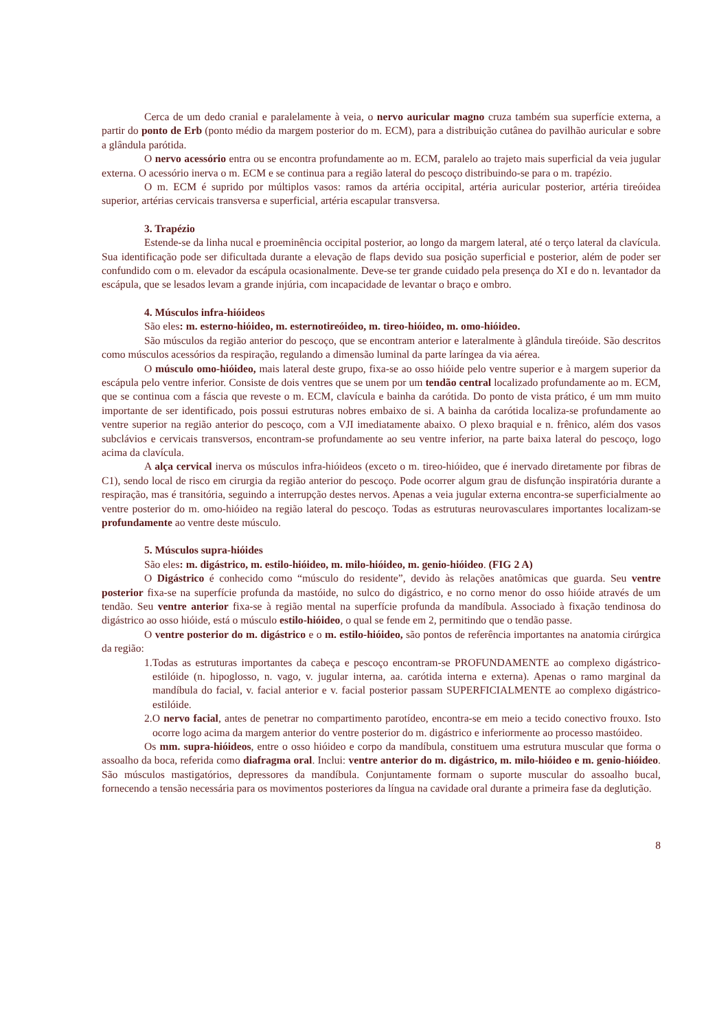Cerca de um dedo cranial e paralelamente à veia, o nervo auricular magno cruza também sua superfície externa, a partir do ponto de Erb (ponto médio da margem posterior do m. ECM), para a distribuição cutânea do pavilhão auricular e sobre a glândula parótida.
O nervo acessório entra ou se encontra profundamente ao m. ECM, paralelo ao trajeto mais superficial da veia jugular externa. O acessório inerva o m. ECM e se continua para a região lateral do pescoço distribuindo-se para o m. trapézio.
O m. ECM é suprido por múltiplos vasos: ramos da artéria occipital, artéria auricular posterior, artéria tireóidea superior, artérias cervicais transversa e superficial, artéria escapular transversa.
3. Trapézio
Estende-se da linha nucal e proeminência occipital posterior, ao longo da margem lateral, até o terço lateral da clavícula. Sua identificação pode ser dificultada durante a elevação de flaps devido sua posição superficial e posterior, além de poder ser confundido com o m. elevador da escápula ocasionalmente. Deve-se ter grande cuidado pela presença do XI e do n. levantador da escápula, que se lesados levam a grande injúria, com incapacidade de levantar o braço e ombro.
4. Músculos infra-hióideos
São eles: m. esterno-hióideo, m. esternotireóideo, m. tireo-hióideo, m. omo-hióideo.
São músculos da região anterior do pescoço, que se encontram anterior e lateralmente à glândula tireóide. São descritos como músculos acessórios da respiração, regulando a dimensão luminal da parte laríngea da via aérea.
O músculo omo-hióideo, mais lateral deste grupo, fixa-se ao osso hióide pelo ventre superior e à margem superior da escápula pelo ventre inferior. Consiste de dois ventres que se unem por um tendão central localizado profundamente ao m. ECM, que se continua com a fáscia que reveste o m. ECM, clavícula e bainha da carótida. Do ponto de vista prático, é um mm muito importante de ser identificado, pois possui estruturas nobres embaixo de si. A bainha da carótida localiza-se profundamente ao ventre superior na região anterior do pescoço, com a VJI imediatamente abaixo. O plexo braquial e n. frênico, além dos vasos subclávios e cervicais transversos, encontram-se profundamente ao seu ventre inferior, na parte baixa lateral do pescoço, logo acima da clavícula.
A alça cervical inerva os músculos infra-hióideos (exceto o m. tireo-hióideo, que é inervado diretamente por fibras de C1), sendo local de risco em cirurgia da região anterior do pescoço. Pode ocorrer algum grau de disfunção inspiratória durante a respiração, mas é transitória, seguindo a interrupção destes nervos. Apenas a veia jugular externa encontra-se superficialmente ao ventre posterior do m. omo-hióideo na região lateral do pescoço. Todas as estruturas neurovasculares importantes localizam-se profundamente ao ventre deste músculo.
5. Músculos supra-hióides
São eles: m. digástrico, m. estilo-hióideo, m. milo-hióideo, m. genio-hióideo. (FIG 2 A)
O Digástrico é conhecido como “músculo do residente”, devido às relações anatômicas que guarda. Seu ventre posterior fixa-se na superfície profunda da mastóide, no sulco do digástrico, e no corno menor do osso hióide através de um tendão. Seu ventre anterior fixa-se à região mental na superfície profunda da mandíbula. Associado à fixação tendinosa do digástrico ao osso hióide, está o músculo estilo-hióideo, o qual se fende em 2, permitindo que o tendão passe.
O ventre posterior do m. digástrico e o m. estilo-hióideo, são pontos de referência importantes na anatomia cirúrgica da região:
1.Todas as estruturas importantes da cabeça e pescoço encontram-se PROFUNDAMENTE ao complexo digástrico-estilóide (n. hipoglosso, n. vago, v. jugular interna, aa. carótida interna e externa). Apenas o ramo marginal da mandíbula do facial, v. facial anterior e v. facial posterior passam SUPERFICIALMENTE ao complexo digástrico-estilóide.
2.O nervo facial, antes de penetrar no compartimento parotídeo, encontra-se em meio a tecido conectivo frouxo. Isto ocorre logo acima da margem anterior do ventre posterior do m. digástrico e inferiormente ao processo mastóideo.
Os mm. supra-hióideos, entre o osso hióideo e corpo da mandíbula, constituem uma estrutura muscular que forma o assoalho da boca, referida como diafragma oral. Inclui: ventre anterior do m. digástrico, m. milo-hióideo e m. genio-hióideo. São músculos mastigatórios, depressores da mandíbula. Conjuntamente formam o suporte muscular do assoalho bucal, fornecendo a tensão necessária para os movimentos posteriores da língua na cavidade oral durante a primeira fase da deglutição.
8